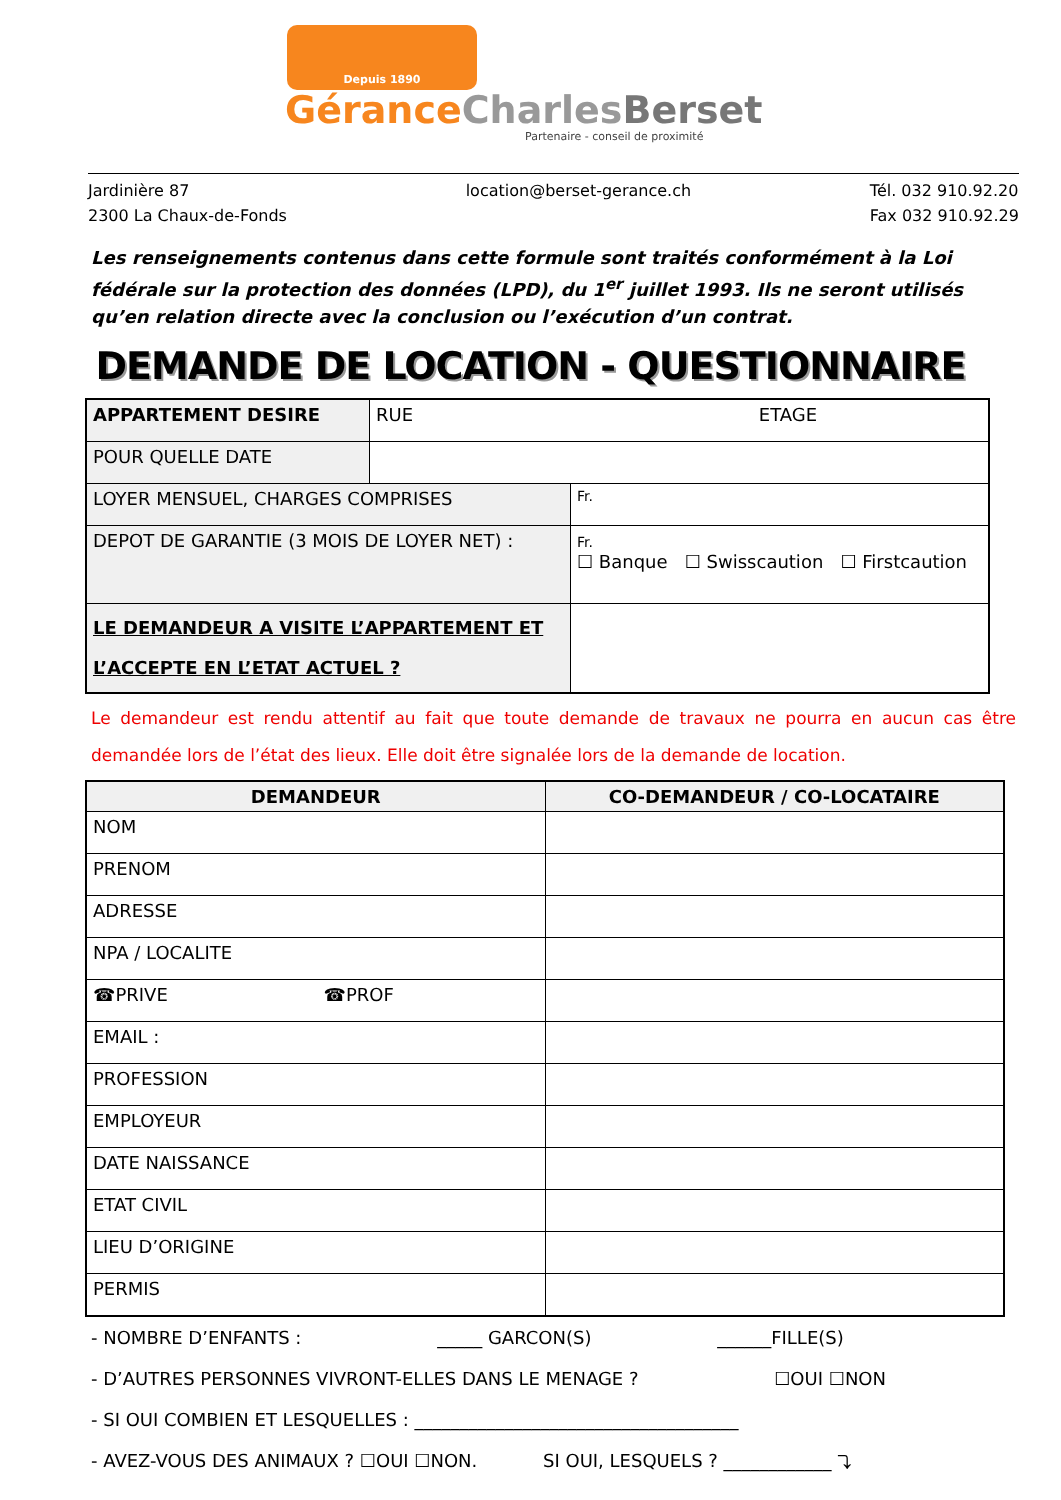Depuis 1890
GéranceCharles Berset
Partenaire - conseil de proximité
Jardinière 87
2300 La Chaux-de-Fonds
location@berset-gerance.ch Tél. 032 910.92.20
Fax 032 910.92.29
Les renseignements contenus dans cette formule sont traités conformément à la Loi fédérale sur la protection des données (LPD), du 1<sup>er</sup> juillet 1993. Ils ne seront utilisés qu’en relation directe avec la conclusion ou l’exécution d’un contrat.
DEMANDE DE LOCATION - QUESTIONNAIRE
| APPARTEMENT DESIRE | RUE ETAGE | | |
| POUR QUELLE DATE | | | |
| LOYER MENSUEL, CHARGES COMPRISES | | Fr. | |
| DEPOT DE GARANTIE (3 MOIS DE LOYER NET) : | | | Fr. ☐ Banque ☐ Swisscaution ☐ Firstcaution |
| LE DEMANDEUR A VISITE L’APPARTEMENT ET L’ACCEPTE EN L’ETAT ACTUEL ? | | | |
Le demandeur est rendu attentif au fait que toute demande de travaux ne pourra en aucun cas être demandée lors de l’état des lieux. Elle doit être signalée lors de la demande de location.
| DEMANDEUR | CO-DEMANDEUR / CO-LOCATAIRE |
| --- | --- |
| NOM | |
| PRENOM | |
| ADRESSE | |
| NPA / LOCALITE | |
| ☎PRIVE ☎PROF | |
| EMAIL : | |
| PROFESSION | |
| EMPLOYEUR | |
| DATE NAISSANCE | |
| ETAT CIVIL | |
| LIEU D’ORIGINE | |
| PERMIS | |
- NOMBRE D’ENFANTS : _____ GARCON(S) ______FILLE(S)
- D’AUTRES PERSONNES VIVRONT-ELLES DANS LE MENAGE ? ☐OUI ☐NON
- SI OUI COMBIEN ET LESQUELLES : ____________________________________
- AVEZ-VOUS DES ANIMAUX ? ☐OUI ☐NON. SI OUI, LESQUELS ? ____________ ⤵